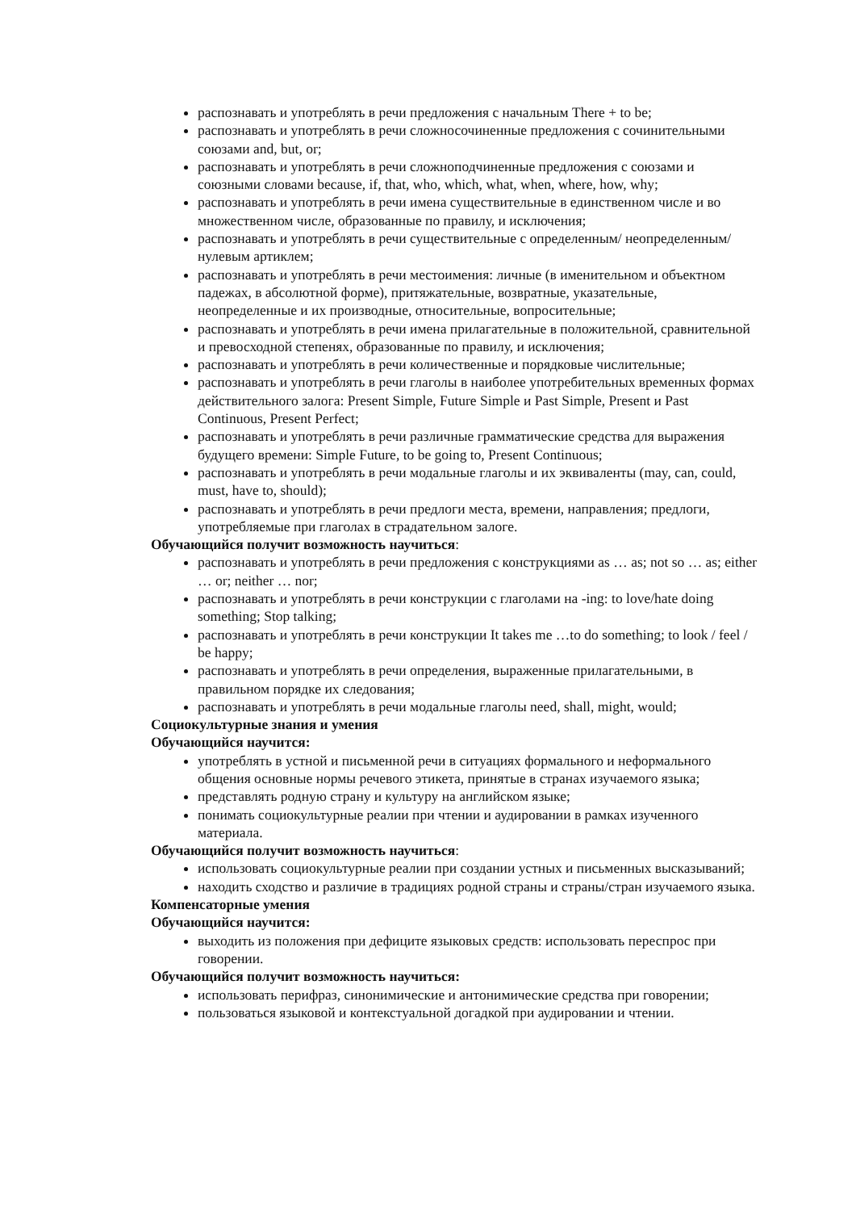распознавать и употреблять в речи предложения с начальным There + to be;
распознавать и употреблять в речи сложносочиненные предложения с сочинительными союзами and, but, or;
распознавать и употреблять в речи сложноподчиненные предложения с союзами и союзными словами because, if, that, who, which, what, when, where, how, why;
распознавать и употреблять в речи имена существительные в единственном числе и во множественном числе, образованные по правилу, и исключения;
распознавать и употреблять в речи существительные с определенным/ неопределенным/нулевым артиклем;
распознавать и употреблять в речи местоимения: личные (в именительном и объектном падежах, в абсолютной форме), притяжательные, возвратные, указательные, неопределенные и их производные, относительные, вопросительные;
распознавать и употреблять в речи имена прилагательные в положительной, сравнительной и превосходной степенях, образованные по правилу, и исключения;
распознавать и употреблять в речи количественные и порядковые числительные;
распознавать и употреблять в речи глаголы в наиболее употребительных временных формах действительного залога: Present Simple, Future Simple и Past Simple, Present и Past Continuous, Present Perfect;
распознавать и употреблять в речи различные грамматические средства для выражения будущего времени: Simple Future, to be going to, Present Continuous;
распознавать и употреблять в речи модальные глаголы и их эквиваленты (may, can, could, must, have to, should);
распознавать и употреблять в речи предлоги места, времени, направления; предлоги, употребляемые при глаголах в страдательном залоге.
Обучающийся получит возможность научиться:
распознавать и употреблять в речи предложения с конструкциями as … as; not so … as; either … or; neither … nor;
распознавать и употреблять в речи конструкции с глаголами на -ing: to love/hate doing something; Stop talking;
распознавать и употреблять в речи конструкции It takes me …to do something; to look / feel / be happy;
распознавать и употреблять в речи определения, выраженные прилагательными, в правильном порядке их следования;
распознавать и употреблять в речи модальные глаголы need, shall, might, would;
Социокультурные знания и умения
Обучающийся научится:
употреблять в устной и письменной речи в ситуациях формального и неформального общения основные нормы речевого этикета, принятые в странах изучаемого языка;
представлять родную страну и культуру на английском языке;
понимать социокультурные реалии при чтении и аудировании в рамках изученного материала.
Обучающийся получит возможность научиться:
использовать социокультурные реалии при создании устных и письменных высказываний;
находить сходство и различие в традициях родной страны и страны/стран изучаемого языка.
Компенсаторные умения
Обучающийся научится:
выходить из положения при дефиците языковых средств: использовать переспрос при говорении.
Обучающийся получит возможность научиться:
использовать перифраз, синонимические и антонимические средства при говорении;
пользоваться языковой и контекстуальной догадкой при аудировании и чтении.